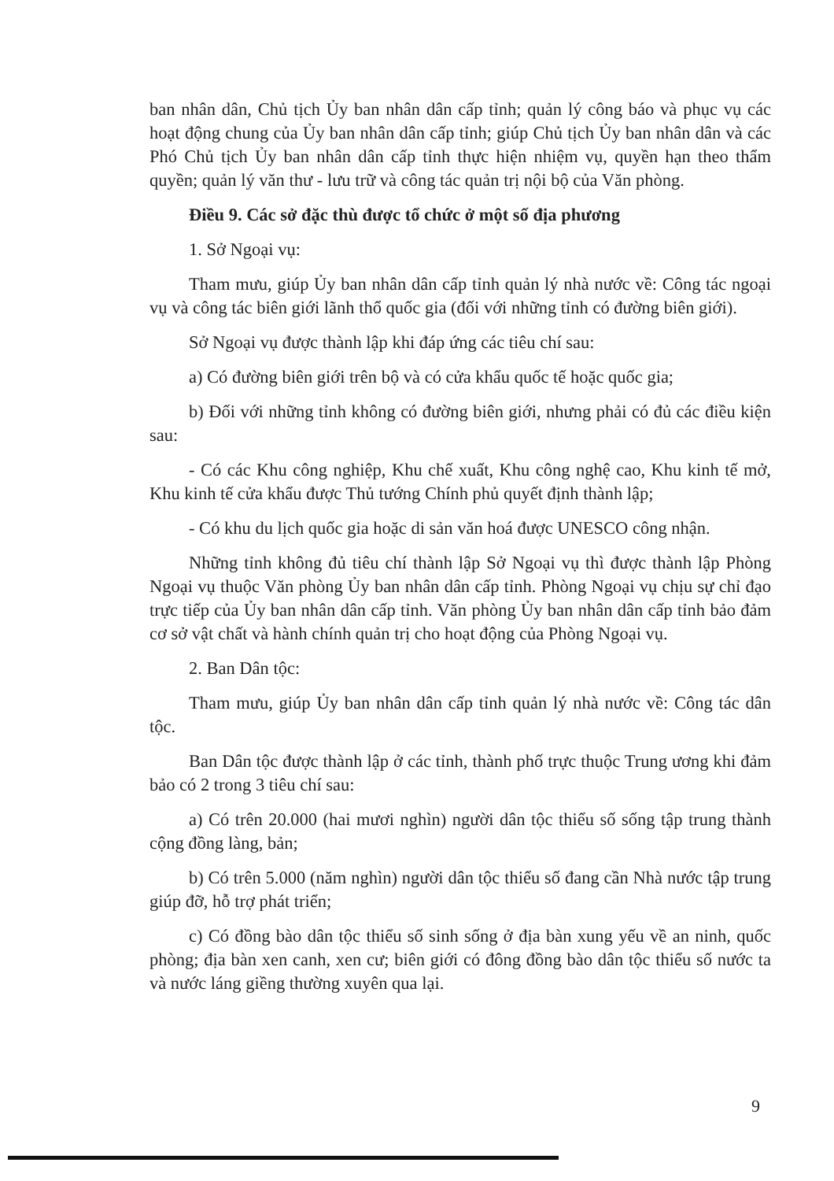ban nhân dân, Chủ tịch Ủy ban nhân dân cấp tỉnh; quản lý công báo và phục vụ các hoạt động chung của Ủy ban nhân dân cấp tỉnh; giúp Chủ tịch Ủy ban nhân dân và các Phó Chủ tịch Ủy ban nhân dân cấp tỉnh thực hiện nhiệm vụ, quyền hạn theo thẩm quyền; quản lý văn thư - lưu trữ và công tác quản trị nội bộ của Văn phòng.
Điều 9. Các sở đặc thù được tổ chức ở một số địa phương
1. Sở Ngoại vụ:
Tham mưu, giúp Ủy ban nhân dân cấp tỉnh quản lý nhà nước về: Công tác ngoại vụ và công tác biên giới lãnh thổ quốc gia (đối với những tỉnh có đường biên giới).
Sở Ngoại vụ được thành lập khi đáp ứng các tiêu chí sau:
a) Có đường biên giới trên bộ và có cửa khẩu quốc tế hoặc quốc gia;
b) Đối với những tỉnh không có đường biên giới, nhưng phải có đủ các điều kiện sau:
- Có các Khu công nghiệp, Khu chế xuất, Khu công nghệ cao, Khu kinh tế mở, Khu kinh tế cửa khẩu được Thủ tướng Chính phủ quyết định thành lập;
- Có khu du lịch quốc gia hoặc di sản văn hoá được UNESCO công nhận.
Những tỉnh không đủ tiêu chí thành lập Sở Ngoại vụ thì được thành lập Phòng Ngoại vụ thuộc Văn phòng Ủy ban nhân dân cấp tỉnh. Phòng Ngoại vụ chịu sự chỉ đạo trực tiếp của Ủy ban nhân dân cấp tỉnh. Văn phòng Ủy ban nhân dân cấp tỉnh bảo đảm cơ sở vật chất và hành chính quản trị cho hoạt động của Phòng Ngoại vụ.
2. Ban Dân tộc:
Tham mưu, giúp Ủy ban nhân dân cấp tỉnh quản lý nhà nước về: Công tác dân tộc.
Ban Dân tộc được thành lập ở các tỉnh, thành phố trực thuộc Trung ương khi đảm bảo có 2 trong 3 tiêu chí sau:
a) Có trên 20.000 (hai mươi nghìn) người dân tộc thiểu số sống tập trung thành cộng đồng làng, bản;
b) Có trên 5.000 (năm nghìn) người dân tộc thiểu số đang cần Nhà nước tập trung giúp đỡ, hỗ trợ phát triển;
c) Có đồng bào dân tộc thiểu số sinh sống ở địa bàn xung yếu về an ninh, quốc phòng; địa bàn xen canh, xen cư; biên giới có đông đồng bào dân tộc thiểu số nước ta và nước láng giềng thường xuyên qua lại.
9